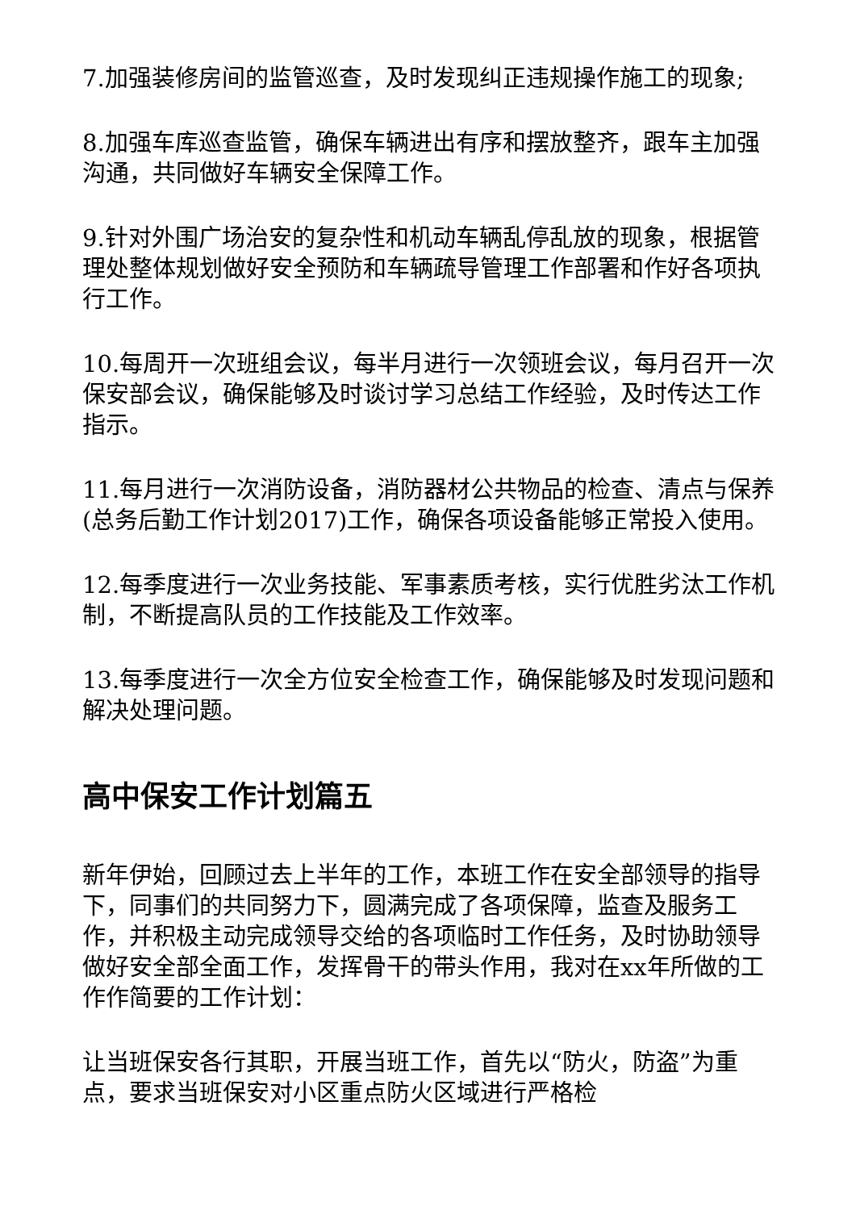7.加强装修房间的监管巡查，及时发现纠正违规操作施工的现象;
8.加强车库巡查监管，确保车辆进出有序和摆放整齐，跟车主加强沟通，共同做好车辆安全保障工作。
9.针对外围广场治安的复杂性和机动车辆乱停乱放的现象，根据管理处整体规划做好安全预防和车辆疏导管理工作部署和作好各项执行工作。
10.每周开一次班组会议，每半月进行一次领班会议，每月召开一次保安部会议，确保能够及时谈讨学习总结工作经验，及时传达工作指示。
11.每月进行一次消防设备，消防器材公共物品的检查、清点与保养(总务后勤工作计划2017)工作，确保各项设备能够正常投入使用。
12.每季度进行一次业务技能、军事素质考核，实行优胜劣汰工作机制，不断提高队员的工作技能及工作效率。
13.每季度进行一次全方位安全检查工作，确保能够及时发现问题和解决处理问题。
高中保安工作计划篇五
新年伊始，回顾过去上半年的工作，本班工作在安全部领导的指导下，同事们的共同努力下，圆满完成了各项保障，监查及服务工作，并积极主动完成领导交给的各项临时工作任务，及时协助领导做好安全部全面工作，发挥骨干的带头作用，我对在xx年所做的工作作简要的工作计划：
让当班保安各行其职，开展当班工作，首先以“防火，防盗”为重点，要求当班保安对小区重点防火区域进行严格检